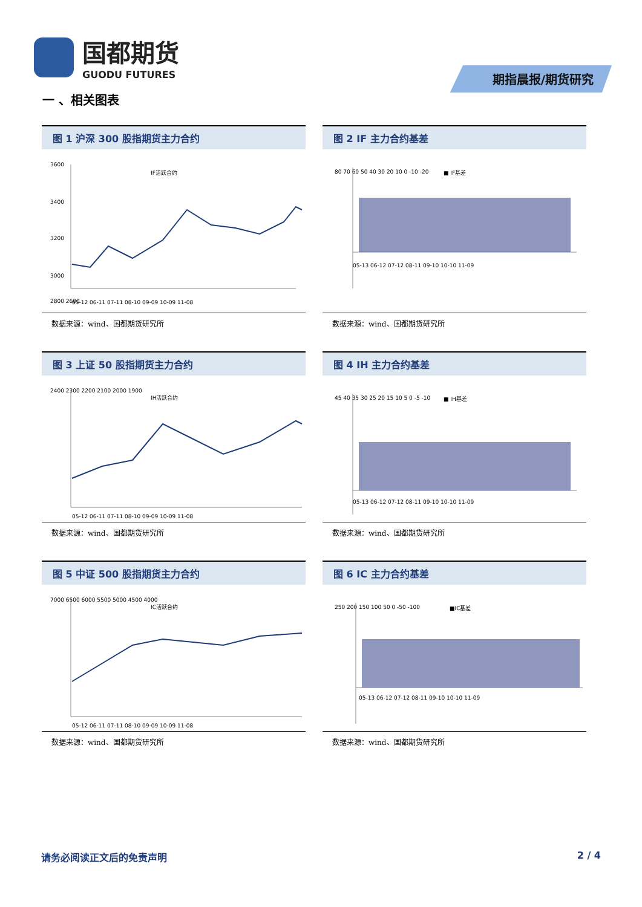国都期货
GUODU FUTURES
期指晨报/期货研究
一 、相关图表
图 1 沪深 300 股指期货主力合约
3600
3400
3200
3000
IF活跃合约
2800 2600
05-12 06-11 07-11 08-10 09-09 10-09 11-08
数据来源：wind、国都期货研究所
图 2 IF 主力合约基差
■ IF基差
80 70 60 50 40 30 20 10 0 -10 -20
05-13 06-12 07-12 08-11 09-10 10-10 11-09
数据来源：wind、国都期货研究所
图 3 上证 50 股指期货主力合约
2400 2300 2200 2100 2000 1900
IH活跃合约
05-12 06-11 07-11 08-10 09-09 10-09 11-08
数据来源：wind、国都期货研究所
图 4 IH 主力合约基差
■ IH基差
45 40 35 30 25 20 15 10 5 0 -5 -10
05-13 06-12 07-12 08-11 09-10 10-10 11-09
数据来源：wind、国都期货研究所
图 5 中证 500 股指期货主力合约
7000 6500 6000 5500 5000 4500 4000
IC活跃合约
05-12 06-11 07-11 08-10 09-09 10-09 11-08
数据来源：wind、国都期货研究所
图 6 IC 主力合约基差
■IC基差
250 200 150 100 50 0 -50 -100
05-13 06-12 07-12 08-11 09-10 10-10 11-09
数据来源：wind、国都期货研究所
请务必阅读正文后的免责声明 2 / 4